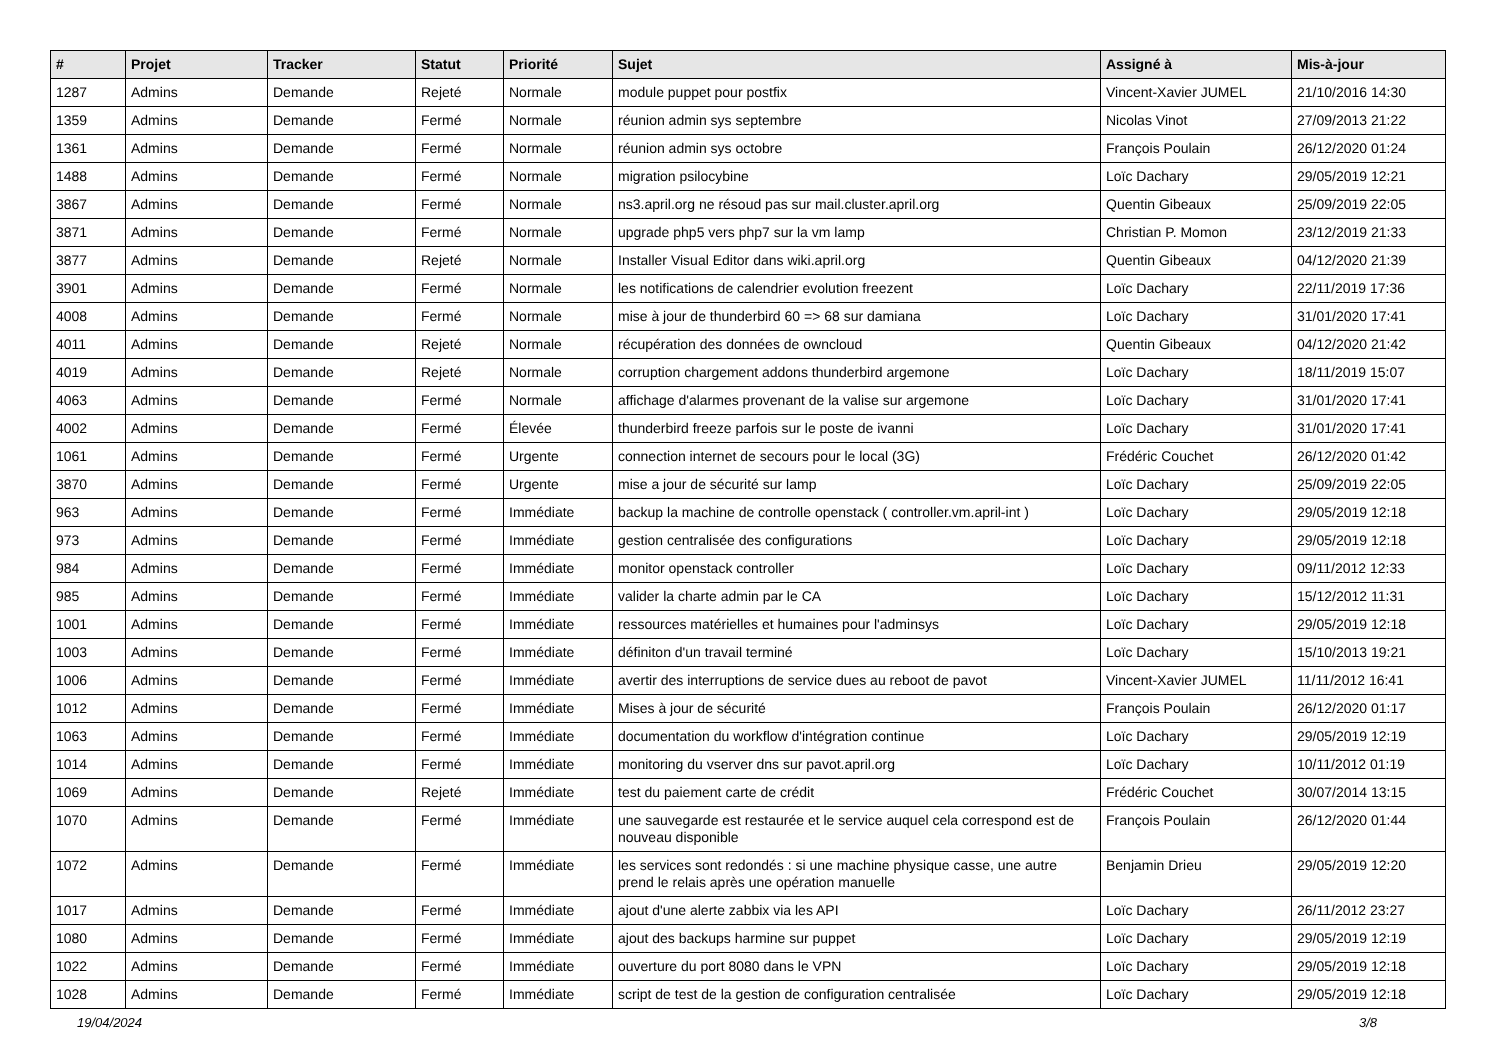| # | Projet | Tracker | Statut | Priorité | Sujet | Assigné à | Mis-à-jour |
| --- | --- | --- | --- | --- | --- | --- | --- |
| 1287 | Admins | Demande | Rejeté | Normale | module puppet pour postfix | Vincent-Xavier JUMEL | 21/10/2016 14:30 |
| 1359 | Admins | Demande | Fermé | Normale | réunion admin sys septembre | Nicolas Vinot | 27/09/2013 21:22 |
| 1361 | Admins | Demande | Fermé | Normale | réunion admin sys octobre | François Poulain | 26/12/2020 01:24 |
| 1488 | Admins | Demande | Fermé | Normale | migration psilocybine | Loïc Dachary | 29/05/2019 12:21 |
| 3867 | Admins | Demande | Fermé | Normale | ns3.april.org ne résoud pas sur mail.cluster.april.org | Quentin Gibeaux | 25/09/2019 22:05 |
| 3871 | Admins | Demande | Fermé | Normale | upgrade php5 vers php7 sur la vm lamp | Christian P. Momon | 23/12/2019 21:33 |
| 3877 | Admins | Demande | Rejeté | Normale | Installer Visual Editor dans wiki.april.org | Quentin Gibeaux | 04/12/2020 21:39 |
| 3901 | Admins | Demande | Fermé | Normale | les notifications de calendrier evolution freezent | Loïc Dachary | 22/11/2019 17:36 |
| 4008 | Admins | Demande | Fermé | Normale | mise à jour de thunderbird 60 => 68 sur damiana | Loïc Dachary | 31/01/2020 17:41 |
| 4011 | Admins | Demande | Rejeté | Normale | récupération des données de owncloud | Quentin Gibeaux | 04/12/2020 21:42 |
| 4019 | Admins | Demande | Rejeté | Normale | corruption chargement addons thunderbird argemone | Loïc Dachary | 18/11/2019 15:07 |
| 4063 | Admins | Demande | Fermé | Normale | affichage d'alarmes provenant de la valise sur argemone | Loïc Dachary | 31/01/2020 17:41 |
| 4002 | Admins | Demande | Fermé | Élevée | thunderbird freeze parfois sur le poste de ivanni | Loïc Dachary | 31/01/2020 17:41 |
| 1061 | Admins | Demande | Fermé | Urgente | connection internet de secours pour le local (3G) | Frédéric Couchet | 26/12/2020 01:42 |
| 3870 | Admins | Demande | Fermé | Urgente | mise a jour de sécurité sur lamp | Loïc Dachary | 25/09/2019 22:05 |
| 963 | Admins | Demande | Fermé | Immédiate | backup la machine de controlle openstack ( controller.vm.april-int ) | Loïc Dachary | 29/05/2019 12:18 |
| 973 | Admins | Demande | Fermé | Immédiate | gestion centralisée des configurations | Loïc Dachary | 29/05/2019 12:18 |
| 984 | Admins | Demande | Fermé | Immédiate | monitor openstack controller | Loïc Dachary | 09/11/2012 12:33 |
| 985 | Admins | Demande | Fermé | Immédiate | valider la charte admin par le CA | Loïc Dachary | 15/12/2012 11:31 |
| 1001 | Admins | Demande | Fermé | Immédiate | ressources matérielles et humaines pour l'adminsys | Loïc Dachary | 29/05/2019 12:18 |
| 1003 | Admins | Demande | Fermé | Immédiate | définiton d'un travail terminé | Loïc Dachary | 15/10/2013 19:21 |
| 1006 | Admins | Demande | Fermé | Immédiate | avertir des interruptions de service dues au reboot de pavot | Vincent-Xavier JUMEL | 11/11/2012 16:41 |
| 1012 | Admins | Demande | Fermé | Immédiate | Mises à jour de sécurité | François Poulain | 26/12/2020 01:17 |
| 1063 | Admins | Demande | Fermé | Immédiate | documentation du workflow d'intégration continue | Loïc Dachary | 29/05/2019 12:19 |
| 1014 | Admins | Demande | Fermé | Immédiate | monitoring du vserver dns sur pavot.april.org | Loïc Dachary | 10/11/2012 01:19 |
| 1069 | Admins | Demande | Rejeté | Immédiate | test du paiement carte de crédit | Frédéric Couchet | 30/07/2014 13:15 |
| 1070 | Admins | Demande | Fermé | Immédiate | une sauvegarde est restaurée et le service auquel cela correspond est de nouveau disponible | François Poulain | 26/12/2020 01:44 |
| 1072 | Admins | Demande | Fermé | Immédiate | les services sont redondés : si une machine physique casse, une autre prend le relais après une opération manuelle | Benjamin Drieu | 29/05/2019 12:20 |
| 1017 | Admins | Demande | Fermé | Immédiate | ajout d'une alerte zabbix via les API | Loïc Dachary | 26/11/2012 23:27 |
| 1080 | Admins | Demande | Fermé | Immédiate | ajout des backups harmine sur puppet | Loïc Dachary | 29/05/2019 12:19 |
| 1022 | Admins | Demande | Fermé | Immédiate | ouverture du port 8080 dans le VPN | Loïc Dachary | 29/05/2019 12:18 |
| 1028 | Admins | Demande | Fermé | Immédiate | script de test de la gestion de configuration centralisée | Loïc Dachary | 29/05/2019 12:18 |
19/04/2024 3/8